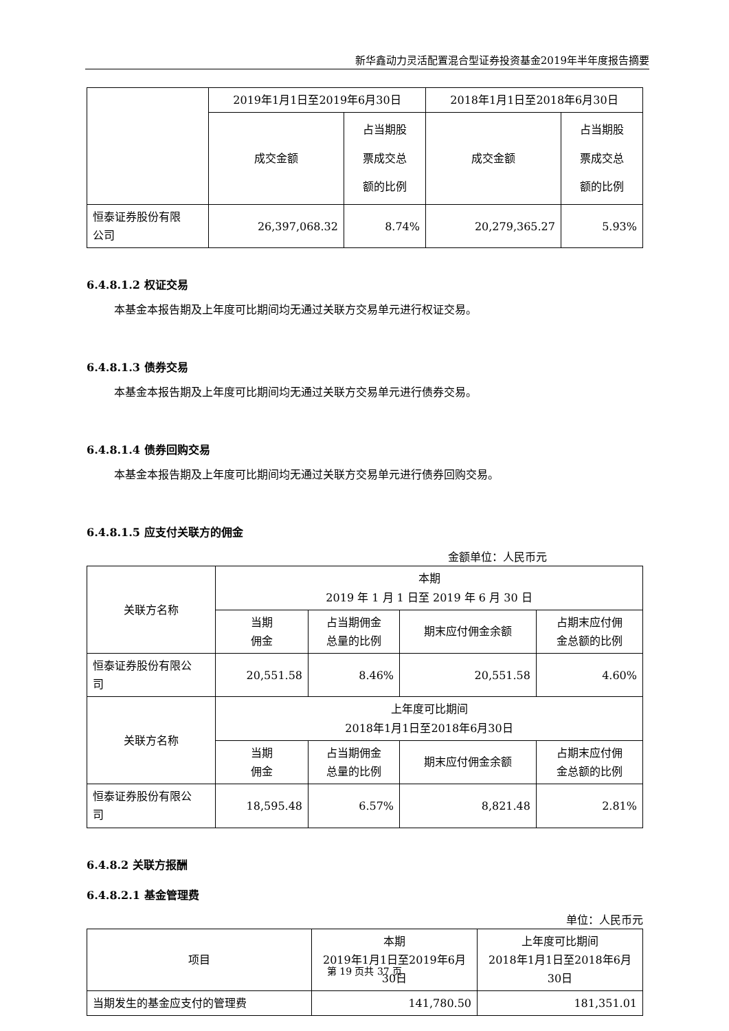新华鑫动力灵活配置混合型证券投资基金2019年半年度报告摘要
| | 2019年1月1日至2019年6月30日 | | 2018年1月1日至2018年6月30日 | |
| | 成交金额 | 占当期股 票成交总 额的比例 | 成交金额 | 占当期股 票成交总 额的比例 |
| 恒泰证券股份有限 公司 | 26,397,068.32 | 8.74% | 20,279,365.27 | 5.93% |
6.4.8.1.2 权证交易
本基金本报告期及上年度可比期间均无通过关联方交易单元进行权证交易。
6.4.8.1.3 债券交易
本基金本报告期及上年度可比期间均无通过关联方交易单元进行债券交易。
6.4.8.1.4 债券回购交易
本基金本报告期及上年度可比期间均无通过关联方交易单元进行债券回购交易。
6.4.8.1.5 应支付关联方的佣金
金额单位：人民币元
| 关联方名称 | 本期 2019 年 1 月 1 日至 2019 年 6 月 30 日 | | | |
| --- | --- | --- | --- | --- |
| | 当期 佣金 | 占当期佣金 总量的比例 | 期末应付佣金余额 | 占期末应付佣 金总额的比例 |
| 恒泰证券股份有限公 司 | 20,551.58 | 8.46% | 20,551.58 | 4.60% |
| 关联方名称 | 上年度可比期间 2018年1月1日至2018年6月30日 | | | |
| | 当期 佣金 | 占当期佣金 总量的比例 | 期末应付佣金余额 | 占期末应付佣 金总额的比例 |
| 恒泰证券股份有限公 司 | 18,595.48 | 6.57% | 8,821.48 | 2.81% |
6.4.8.2 关联方报酬
6.4.8.2.1 基金管理费
单位：人民币元
| 项目 | 本期 2019年1月1日至2019年6月 30日 | 上年度可比期间 2018年1月1日至2018年6月 30日 |
| --- | --- | --- |
| 当期发生的基金应支付的管理费 | 141,780.50 | 181,351.01 |
第 19 页共 37 页